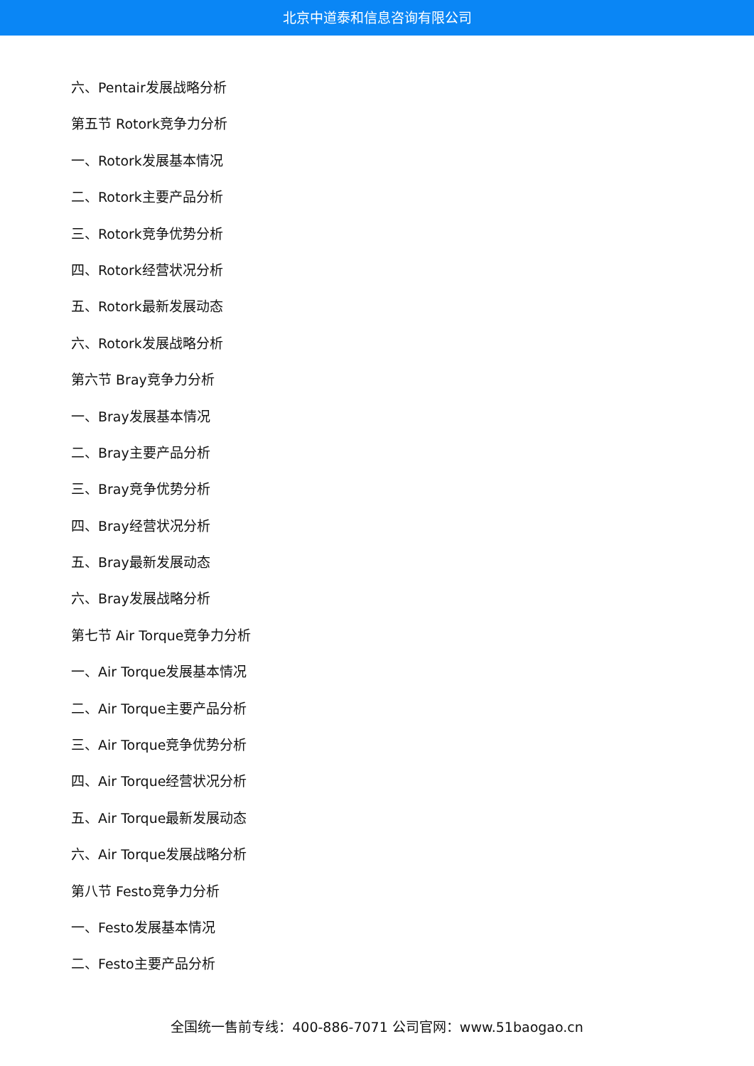北京中道泰和信息咨询有限公司
六、Pentair发展战略分析
第五节 Rotork竞争力分析
一、Rotork发展基本情况
二、Rotork主要产品分析
三、Rotork竞争优势分析
四、Rotork经营状况分析
五、Rotork最新发展动态
六、Rotork发展战略分析
第六节 Bray竞争力分析
一、Bray发展基本情况
二、Bray主要产品分析
三、Bray竞争优势分析
四、Bray经营状况分析
五、Bray最新发展动态
六、Bray发展战略分析
第七节 Air Torque竞争力分析
一、Air Torque发展基本情况
二、Air Torque主要产品分析
三、Air Torque竞争优势分析
四、Air Torque经营状况分析
五、Air Torque最新发展动态
六、Air Torque发展战略分析
第八节 Festo竞争力分析
一、Festo发展基本情况
二、Festo主要产品分析
全国统一售前专线：400-886-7071 公司官网：www.51baogao.cn